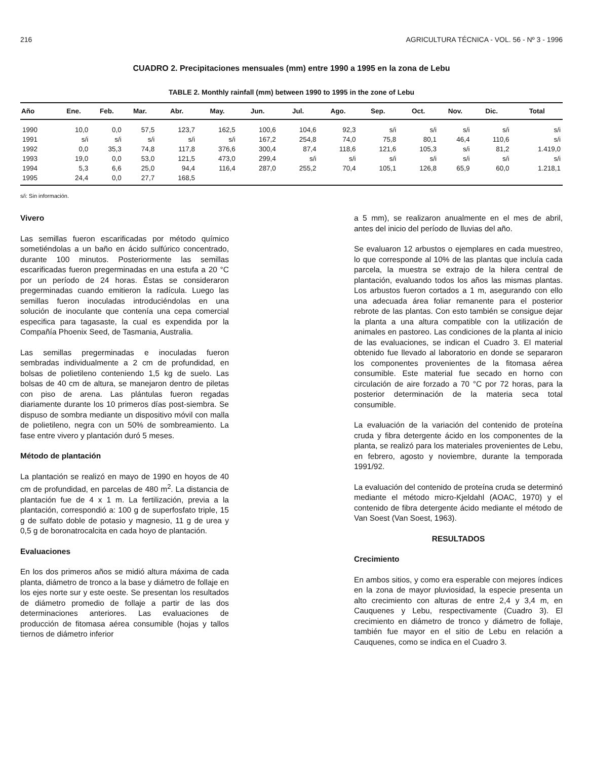216 AGRICULTURA TÉCNICA - VOL. 56 - Nº 3 - 1996
CUADRO 2. Precipitaciones mensuales (mm) entre 1990 a 1995 en la zona de Lebu
TABLE 2. Monthly rainfall (mm) between 1990 to 1995 in the zone of Lebu
| Año | Ene. | Feb. | Mar. | Abr. | May. | Jun. | Jul. | Ago. | Sep. | Oct. | Nov. | Dic. | Total |
| --- | --- | --- | --- | --- | --- | --- | --- | --- | --- | --- | --- | --- | --- |
| 1990 | 10,0 | 0,0 | 57,5 | 123,7 | 162,5 | 100,6 | 104,6 | 92,3 | s/i | s/i | s/i | s/i | s/i |
| 1991 | s/i | s/i | s/i | s/i | s/i | 167,2 | 254,8 | 74,0 | 75,8 | 80,1 | 46,4 | 110,6 | s/i |
| 1992 | 0,0 | 35,3 | 74,8 | 117,8 | 376,6 | 300,4 | 87,4 | 118,6 | 121,6 | 105,3 | s/i | 81,2 | 1.419,0 |
| 1993 | 19,0 | 0,0 | 53,0 | 121,5 | 473,0 | 299,4 | s/i | s/i | s/i | s/i | s/i | s/i | s/i |
| 1994 | 5,3 | 6,6 | 25,0 | 94,4 | 116,4 | 287,0 | 255,2 | 70,4 | 105,1 | 126,8 | 65,9 | 60,0 | 1.218,1 |
| 1995 | 24,4 | 0,0 | 27,7 | 168,5 | | | | | | | | | |
s/i: Sin información.
Vivero
Las semillas fueron escarificadas por método químico sometiéndolas a un baño en ácido sulfúrico concentrado, durante 100 minutos. Posteriormente las semillas escarificadas fueron pregerminadas en una estufa a 20 °C por un período de 24 horas. Éstas se consideraron pregerminadas cuando emitieron la radícula. Luego las semillas fueron inoculadas introduciéndolas en una solución de inoculante que contenía una cepa comercial especifica para tagasaste, la cual es expendida por la Compañía Phoenix Seed, de Tasmania, Australia.
Las semillas pregerminadas e inoculadas fueron sembradas individualmente a 2 cm de profundidad, en bolsas de polietileno conteniendo 1,5 kg de suelo. Las bolsas de 40 cm de altura, se manejaron dentro de piletas con piso de arena. Las plántulas fueron regadas diariamente durante los 10 primeros días post-siembra. Se dispuso de sombra mediante un dispositivo móvil con malla de polietileno, negra con un 50% de sombreamiento. La fase entre vivero y plantación duró 5 meses.
Método de plantación
La plantación se realizó en mayo de 1990 en hoyos de 40 cm de profundidad, en parcelas de 480 m<sup>2</sup>. La distancia de plantación fue de 4 x 1 m. La fertilización, previa a la plantación, correspondió a: 100 g de superfosfato triple, 15 g de sulfato doble de potasio y magnesio, 11 g de urea y 0,5 g de boronatrocalcita en cada hoyo de plantación.
Evaluaciones
En los dos primeros años se midió altura máxima de cada planta, diámetro de tronco a la base y diámetro de follaje en los ejes norte sur y este oeste. Se presentan los resultados de diámetro promedio de follaje a partir de las dos determinaciones anteriores. Las evaluaciones de producción de fitomasa aérea consumible (hojas y tallos tiernos de diámetro inferior
a 5 mm), se realizaron anualmente en el mes de abril, antes del inicio del período de lluvias del año.
Se evaluaron 12 arbustos o ejemplares en cada muestreo, lo que corresponde al 10% de las plantas que incluía cada parcela, la muestra se extrajo de la hilera central de plantación, evaluando todos los años las mismas plantas. Los arbustos fueron cortados a 1 m, asegurando con ello una adecuada área foliar remanente para el posterior rebrote de las plantas. Con esto también se consigue dejar la planta a una altura compatible con la utilización de animales en pastoreo. Las condiciones de la planta al inicio de las evaluaciones, se indican el Cuadro 3. El material obtenido fue llevado al laboratorio en donde se separaron los componentes provenientes de la fitomasa aérea consumible. Este material fue secado en horno con circulación de aire forzado a 70 °C por 72 horas, para la posterior determinación de la materia seca total consumible.
La evaluación de la variación del contenido de proteína cruda y fibra detergente ácido en los componentes de la planta, se realizó para los materiales provenientes de Lebu, en febrero, agosto y noviembre, durante la temporada 1991/92.
La evaluación del contenido de proteína cruda se determinó mediante el método micro-Kjeldahl (AOAC, 1970) y el contenido de fibra detergente ácido mediante el método de Van Soest (Van Soest, 1963).
RESULTADOS
Crecimiento
En ambos sitios, y como era esperable con mejores índices en la zona de mayor pluviosidad, la especie presenta un alto crecimiento con alturas de entre 2,4 y 3,4 m, en Cauquenes y Lebu, respectivamente (Cuadro 3). El crecimiento en diámetro de tronco y diámetro de follaje, también fue mayor en el sitio de Lebu en relación a Cauquenes, como se indica en el Cuadro 3.